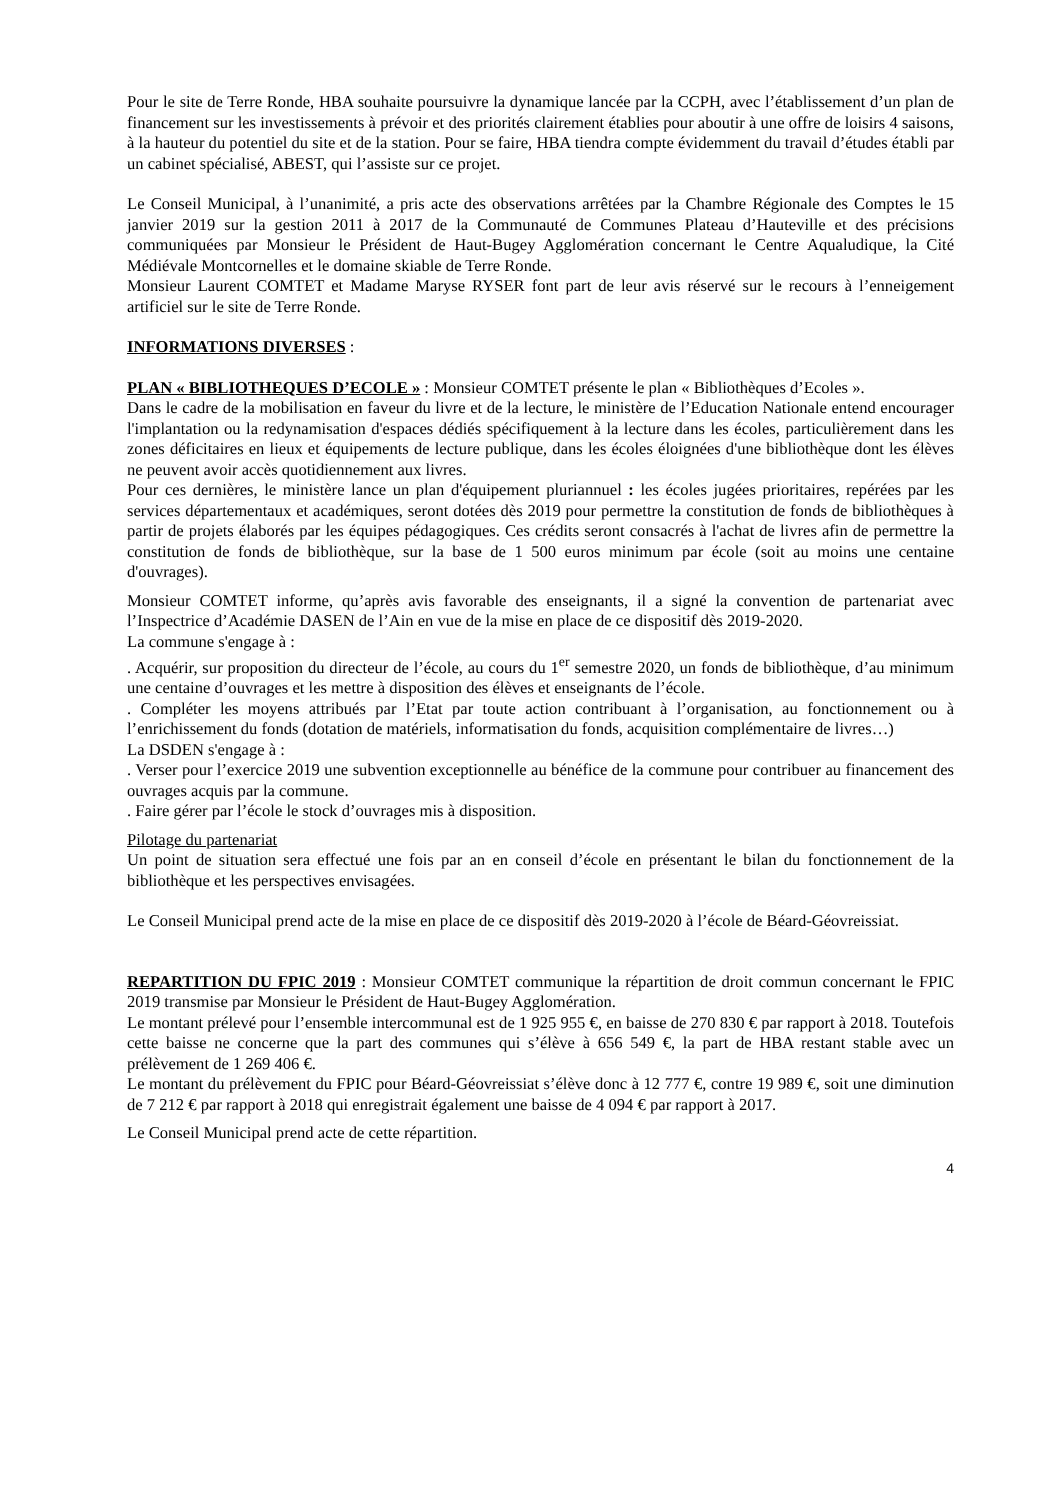Pour le site de Terre Ronde, HBA souhaite poursuivre la dynamique lancée par la CCPH, avec l’établissement d’un plan de financement sur les investissements à prévoir et des priorités clairement établies pour aboutir à une offre de loisirs 4 saisons, à la hauteur du potentiel du site et de la station. Pour se faire, HBA tiendra compte évidemment du travail d’études établi par un cabinet spécialisé, ABEST, qui l’assiste sur ce projet.
Le Conseil Municipal, à l’unanimité, a pris acte des observations arrêtées par la Chambre Régionale des Comptes le 15 janvier 2019 sur la gestion 2011 à 2017 de la Communauté de Communes Plateau d’Hauteville et des précisions communiquées par Monsieur le Président de Haut-Bugey Agglomération concernant le Centre Aqualudique, la Cité Médiévale Montcornelles et le domaine skiable de Terre Ronde.
Monsieur Laurent COMTET et Madame Maryse RYSER font part de leur avis réservé sur le recours à l’enneigement artificiel sur le site de Terre Ronde.
INFORMATIONS DIVERSES :
PLAN « BIBLIOTHEQUES D’ECOLE » : Monsieur COMTET présente le plan « Bibliothèques d’Ecoles ».
Dans le cadre de la mobilisation en faveur du livre et de la lecture, le ministère de l’Education Nationale entend encourager l'implantation ou la redynamisation d'espaces dédiés spécifiquement à la lecture dans les écoles, particulièrement dans les zones déficitaires en lieux et équipements de lecture publique, dans les écoles éloignées d'une bibliothèque dont les élèves ne peuvent avoir accès quotidiennement aux livres.
Pour ces dernières, le ministère lance un plan d'équipement pluriannuel : les écoles jugées prioritaires, repérées par les services départementaux et académiques, seront dotées dès 2019 pour permettre la constitution de fonds de bibliothèques à partir de projets élaborés par les équipes pédagogiques. Ces crédits seront consacrés à l'achat de livres afin de permettre la constitution de fonds de bibliothèque, sur la base de 1 500 euros minimum par école (soit au moins une centaine d'ouvrages).
Monsieur COMTET informe, qu’après avis favorable des enseignants, il a signé la convention de partenariat avec l’Inspectrice d’Académie DASEN de l’Ain en vue de la mise en place de ce dispositif dès 2019-2020.
La commune s'engage à :
. Acquérir, sur proposition du directeur de l’école, au cours du 1<sup>er</sup> semestre 2020, un fonds de bibliothèque, d’au minimum une centaine d’ouvrages et les mettre à disposition des élèves et enseignants de l’école.
. Compléter les moyens attribués par l’Etat par toute action contribuant à l’organisation, au fonctionnement ou à l’enrichissement du fonds (dotation de matériels, informatisation du fonds, acquisition complémentaire de livres…)
La DSDEN s'engage à :
. Verser pour l’exercice 2019 une subvention exceptionnelle au bénéfice de la commune pour contribuer au financement des ouvrages acquis par la commune.
. Faire gérer par l’école le stock d’ouvrages mis à disposition.
Pilotage du partenariat
Un point de situation sera effectué une fois par an en conseil d’école en présentant le bilan du fonctionnement de la bibliothèque et les perspectives envisagées.
Le Conseil Municipal prend acte de la mise en place de ce dispositif dès 2019-2020 à l’école de Béard-Géovreissiat.
REPARTITION DU FPIC 2019 : Monsieur COMTET communique la répartition de droit commun concernant le FPIC 2019 transmise par Monsieur le Président de Haut-Bugey Agglomération.
Le montant prélevé pour l’ensemble intercommunal est de 1 925 955 €, en baisse de 270 830 € par rapport à 2018. Toutefois cette baisse ne concerne que la part des communes qui s’élève à 656 549 €, la part de HBA restant stable avec un prélèvement de 1 269 406 €.
Le montant du prélèvement du FPIC pour Béard-Géovreissiat s’élève donc à 12 777 €, contre 19 989 €, soit une diminution de 7 212 € par rapport à 2018 qui enregistrait également une baisse de 4 094 € par rapport à 2017.
Le Conseil Municipal prend acte de cette répartition.
4